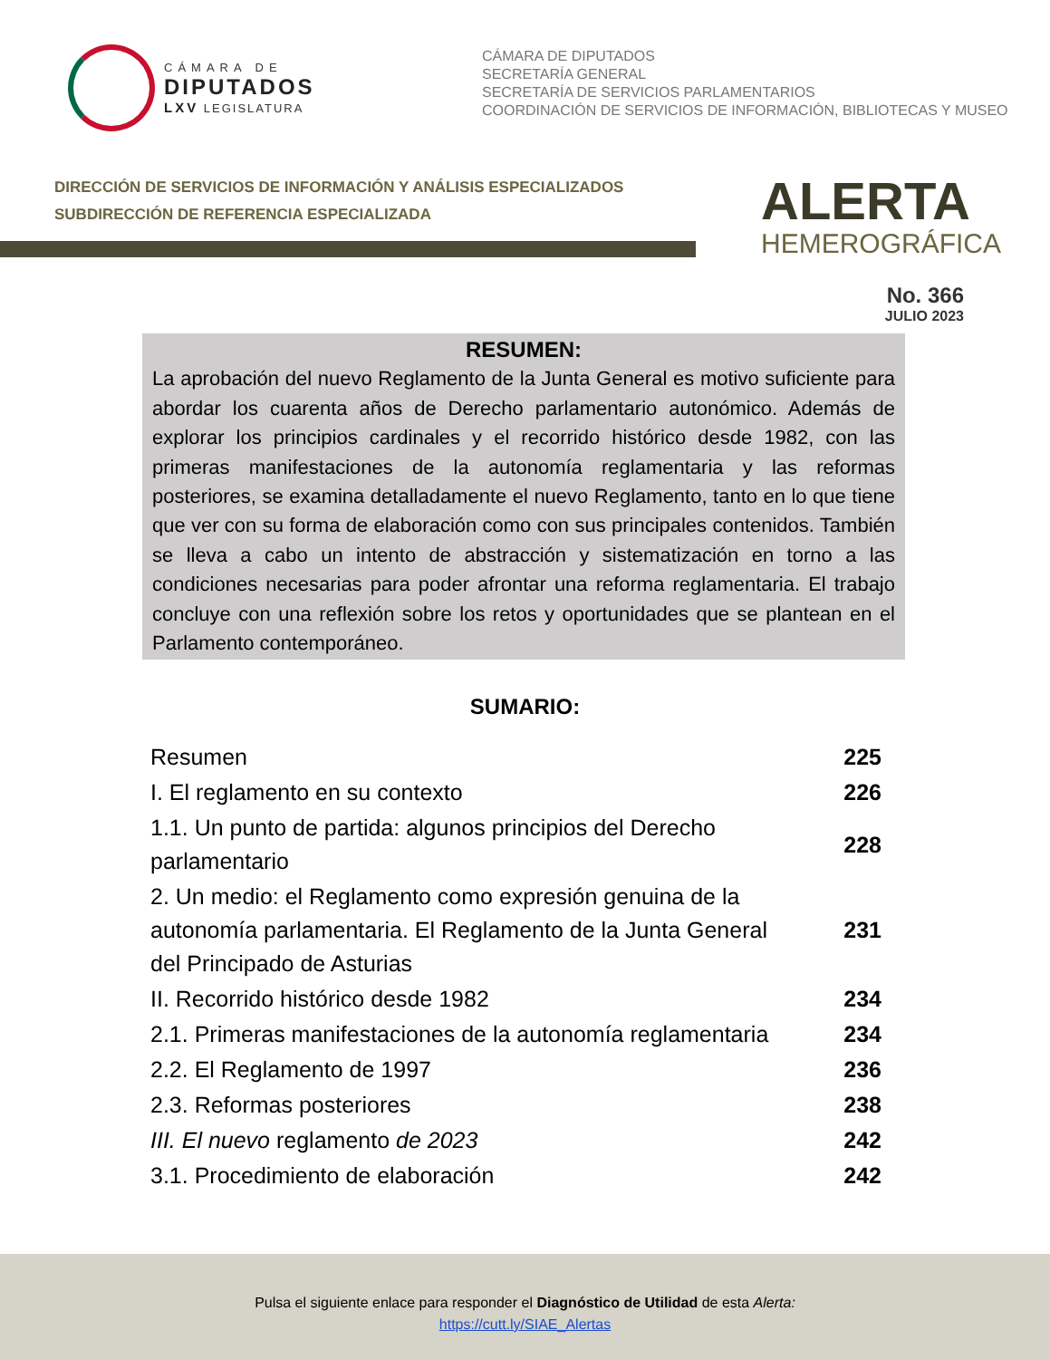CÁMARA DE
DIPUTADOS
LXV LEGISLATURA
CÁMARA DE DIPUTADOS
SECRETARÍA GENERAL
SECRETARÍA DE SERVICIOS PARLAMENTARIOS
COORDINACIÓN DE SERVICIOS DE INFORMACIÓN, BIBLIOTECAS Y MUSEO
DIRECCIÓN DE SERVICIOS DE INFORMACIÓN Y ANÁLISIS ESPECIALIZADOS
SUBDIRECCIÓN DE REFERENCIA ESPECIALIZADA
ALERTA
HEMEROGRÁFICA
No. 366
JULIO 2023
RESUMEN:
La aprobación del nuevo Reglamento de la Junta General es motivo suficiente para abordar los cuarenta años de Derecho parlamentario autonómico. Además de explorar los principios cardinales y el recorrido histórico desde 1982, con las primeras manifestaciones de la autonomía reglamentaria y las reformas posteriores, se examina detalladamente el nuevo Reglamento, tanto en lo que tiene que ver con su forma de elaboración como con sus principales contenidos. También se lleva a cabo un intento de abstracción y sistematización en torno a las condiciones necesarias para poder afrontar una reforma reglamentaria. El trabajo concluye con una reflexión sobre los retos y oportunidades que se plantean en el Parlamento contemporáneo.
SUMARIO:
| Resumen | 225 |
| I. El reglamento en su contexto | 226 |
| 1.1. Un punto de partida: algunos principios del Derecho parlamentario | 228 |
| 2. Un medio: el Reglamento como expresión genuina de la autonomía parlamentaria. El Reglamento de la Junta General del Principado de Asturias | 231 |
| II. Recorrido histórico desde 1982 | 234 |
| 2.1. Primeras manifestaciones de la autonomía reglamentaria | 234 |
| 2.2. El Reglamento de 1997 | 236 |
| 2.3. Reformas posteriores | 238 |
| III. El nuevo reglamento de 2023 | 242 |
| 3.1. Procedimiento de elaboración | 242 |
Pulsa el siguiente enlace para responder el Diagnóstico de Utilidad de esta Alerta:
https://cutt.ly/SIAE_Alertas